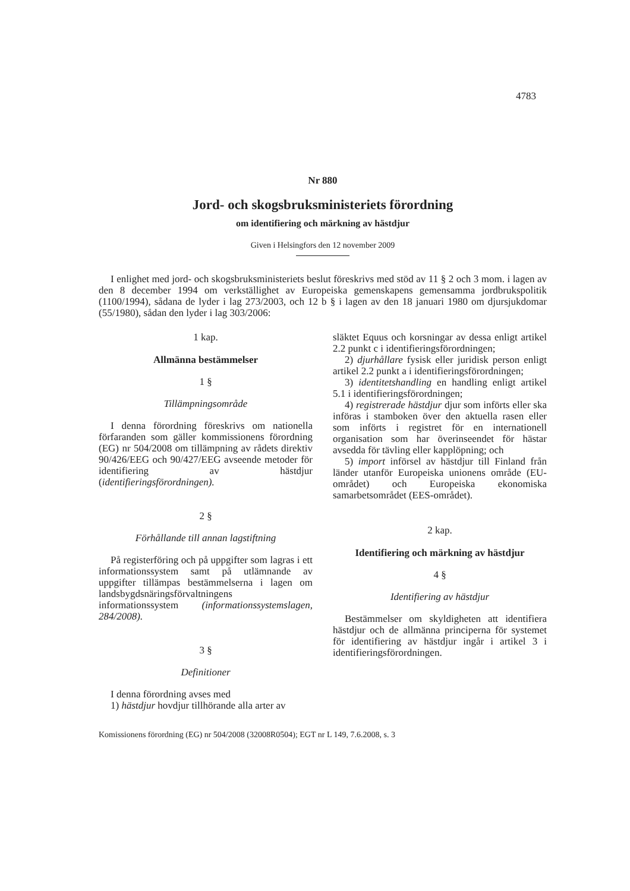4783
Nr 880
Jord- och skogsbruksministeriets förordning
om identifiering och märkning av hästdjur
Given i Helsingfors den 12 november 2009
I enlighet med jord- och skogsbruksministeriets beslut föreskrivs med stöd av 11 § 2 och 3 mom. i lagen av den 8 december 1994 om verkställighet av Europeiska gemenskapens gemensamma jordbrukspolitik (1100/1994), sådana de lyder i lag 273/2003, och 12 b § i lagen av den 18 januari 1980 om djursjukdomar (55/1980), sådan den lyder i lag 303/2006:
1 kap.
Allmänna bestämmelser
1 §
Tillämpningsområde
I denna förordning föreskrivs om nationella förfaranden som gäller kommissionens förordning (EG) nr 504/2008 om tillämpning av rådets direktiv 90/426/EEG och 90/427/EEG avseende metoder för identifiering av hästdjur (identifieringsförordningen).
2 §
Förhållande till annan lagstiftning
På registerföring och på uppgifter som lagras i ett informationssystem samt på utlämnande av uppgifter tillämpas bestämmelserna i lagen om landsbygdsnäringsförvaltningens informationssystem (informationssystemslagen, 284/2008).
3 §
Definitioner
I denna förordning avses med
1) hästdjur hovdjur tillhörande alla arter av
släktet Equus och korsningar av dessa enligt artikel 2.2 punkt c i identifieringsförordningen;
2) djurhållare fysisk eller juridisk person enligt artikel 2.2 punkt a i identifieringsförordningen;
3) identitetshandling en handling enligt artikel 5.1 i identifieringsförordningen;
4) registrerade hästdjur djur som införts eller ska införas i stamboken över den aktuella rasen eller som införts i registret för en internationell organisation som har överinseendet för hästar avsedda för tävling eller kapplöpning; och
5) import införsel av hästdjur till Finland från länder utanför Europeiska unionens område (EU-området) och Europeiska ekonomiska samarbetsområdet (EES-området).
2 kap.
Identifiering och märkning av hästdjur
4 §
Identifiering av hästdjur
Bestämmelser om skyldigheten att identifiera hästdjur och de allmänna principerna för systemet för identifiering av hästdjur ingår i artikel 3 i identifieringsförordningen.
Komissionens förordning (EG) nr 504/2008 (32008R0504); EGT nr L 149, 7.6.2008, s. 3